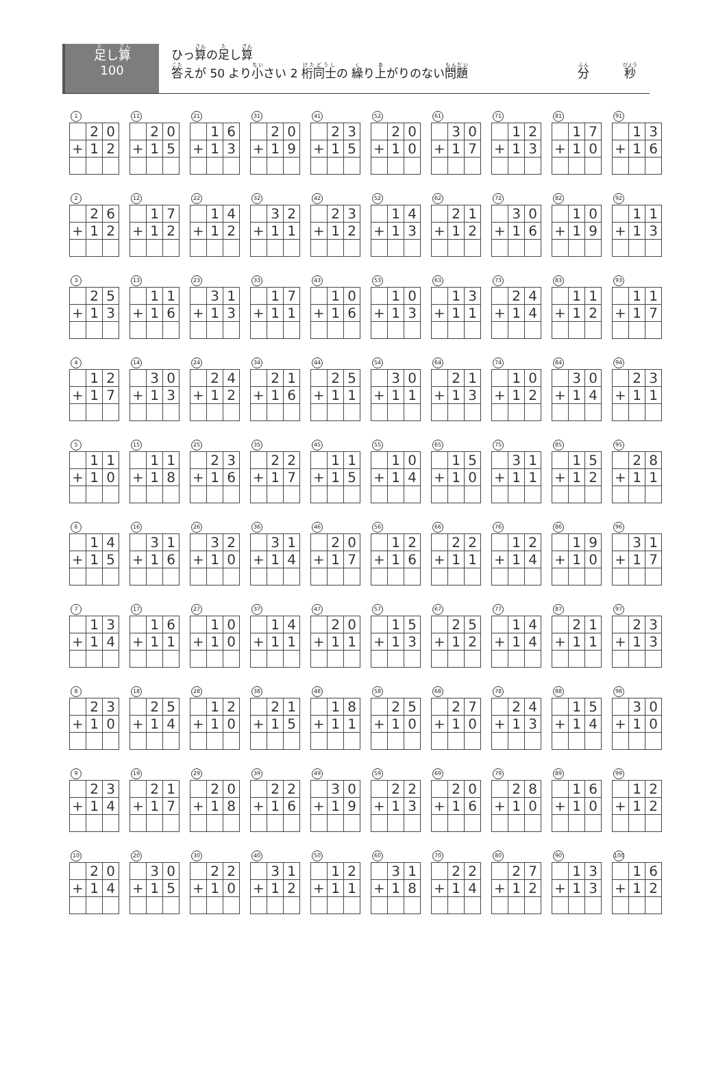足し算
100
ひっ算の足し算
答えが 50 より小さい 2 桁同士の 繰り上がりのない問題 分　　　秒
1
| | 2 | 0 |
| + | 1 | 2 |
11
| | 2 | 0 |
| + | 1 | 5 |
21
| | 1 | 6 |
| + | 1 | 3 |
31
| | 2 | 0 |
| + | 1 | 9 |
41
| | 2 | 3 |
| + | 1 | 5 |
52
| | 2 | 0 |
| + | 1 | 0 |
61
| | 3 | 0 |
| + | 1 | 7 |
71
| | 1 | 2 |
| + | 1 | 3 |
81
| | 1 | 7 |
| + | 1 | 0 |
91
| | 1 | 3 |
| + | 1 | 6 |
2
| | 2 | 6 |
| + | 1 | 2 |
12
| | 1 | 7 |
| + | 1 | 2 |
22
| | 1 | 4 |
| + | 1 | 2 |
32
| | 3 | 2 |
| + | 1 | 1 |
42
| | 2 | 3 |
| + | 1 | 2 |
52
| | 1 | 4 |
| + | 1 | 3 |
62
| | 2 | 1 |
| + | 1 | 2 |
72
| | 3 | 0 |
| + | 1 | 6 |
82
| | 1 | 0 |
| + | 1 | 9 |
92
| | 1 | 1 |
| + | 1 | 3 |
3
| | 2 | 5 |
| + | 1 | 3 |
13
| | 1 | 1 |
| + | 1 | 6 |
23
| | 3 | 1 |
| + | 1 | 3 |
33
| | 1 | 7 |
| + | 1 | 1 |
43
| | 1 | 0 |
| + | 1 | 6 |
53
| | 1 | 0 |
| + | 1 | 3 |
63
| | 1 | 3 |
| + | 1 | 1 |
73
| | 2 | 4 |
| + | 1 | 4 |
83
| | 1 | 1 |
| + | 1 | 2 |
93
| | 1 | 1 |
| + | 1 | 7 |
4
| | 1 | 2 |
| + | 1 | 7 |
14
| | 3 | 0 |
| + | 1 | 3 |
24
| | 2 | 4 |
| + | 1 | 2 |
34
| | 2 | 1 |
| + | 1 | 6 |
44
| | 2 | 5 |
| + | 1 | 1 |
54
| | 3 | 0 |
| + | 1 | 1 |
64
| | 2 | 1 |
| + | 1 | 3 |
74
| | 1 | 0 |
| + | 1 | 2 |
84
| | 3 | 0 |
| + | 1 | 4 |
94
| | 2 | 3 |
| + | 1 | 1 |
5
| | 1 | 1 |
| + | 1 | 0 |
15
| | 1 | 1 |
| + | 1 | 8 |
25
| | 2 | 3 |
| + | 1 | 6 |
35
| | 2 | 2 |
| + | 1 | 7 |
45
| | 1 | 1 |
| + | 1 | 5 |
55
| | 1 | 0 |
| + | 1 | 4 |
65
| | 1 | 5 |
| + | 1 | 0 |
75
| | 3 | 1 |
| + | 1 | 1 |
85
| | 1 | 5 |
| + | 1 | 2 |
95
| | 2 | 8 |
| + | 1 | 1 |
6
| | 1 | 4 |
| + | 1 | 5 |
16
| | 3 | 1 |
| + | 1 | 6 |
26
| | 3 | 2 |
| + | 1 | 0 |
36
| | 3 | 1 |
| + | 1 | 4 |
46
| | 2 | 0 |
| + | 1 | 7 |
56
| | 1 | 2 |
| + | 1 | 6 |
66
| | 2 | 2 |
| + | 1 | 1 |
76
| | 1 | 2 |
| + | 1 | 4 |
86
| | 1 | 9 |
| + | 1 | 0 |
96
| | 3 | 1 |
| + | 1 | 7 |
7
| | 1 | 3 |
| + | 1 | 4 |
17
| | 1 | 6 |
| + | 1 | 1 |
27
| | 1 | 0 |
| + | 1 | 0 |
37
| | 1 | 4 |
| + | 1 | 1 |
47
| | 2 | 0 |
| + | 1 | 1 |
57
| | 1 | 5 |
| + | 1 | 3 |
67
| | 2 | 5 |
| + | 1 | 2 |
77
| | 1 | 4 |
| + | 1 | 4 |
87
| | 2 | 1 |
| + | 1 | 1 |
97
| | 2 | 3 |
| + | 1 | 3 |
8
| | 2 | 3 |
| + | 1 | 0 |
18
| | 2 | 5 |
| + | 1 | 4 |
28
| | 1 | 2 |
| + | 1 | 0 |
38
| | 2 | 1 |
| + | 1 | 5 |
48
| | 1 | 8 |
| + | 1 | 1 |
58
| | 2 | 5 |
| + | 1 | 0 |
68
| | 2 | 7 |
| + | 1 | 0 |
78
| | 2 | 4 |
| + | 1 | 3 |
88
| | 1 | 5 |
| + | 1 | 4 |
98
| | 3 | 0 |
| + | 1 | 0 |
9
| | 2 | 3 |
| + | 1 | 4 |
19
| | 2 | 1 |
| + | 1 | 7 |
29
| | 2 | 0 |
| + | 1 | 8 |
39
| | 2 | 2 |
| + | 1 | 6 |
49
| | 3 | 0 |
| + | 1 | 9 |
59
| | 2 | 2 |
| + | 1 | 3 |
69
| | 2 | 0 |
| + | 1 | 6 |
79
| | 2 | 8 |
| + | 1 | 0 |
89
| | 1 | 6 |
| + | 1 | 0 |
99
| | 1 | 2 |
| + | 1 | 2 |
10
| | 2 | 0 |
| + | 1 | 4 |
20
| | 3 | 0 |
| + | 1 | 5 |
30
| | 2 | 2 |
| + | 1 | 0 |
40
| | 3 | 1 |
| + | 1 | 2 |
50
| | 1 | 2 |
| + | 1 | 1 |
60
| | 3 | 1 |
| + | 1 | 8 |
70
| | 2 | 2 |
| + | 1 | 4 |
80
| | 2 | 7 |
| + | 1 | 2 |
90
| | 1 | 3 |
| + | 1 | 3 |
100
| | 1 | 6 |
| + | 1 | 2 |